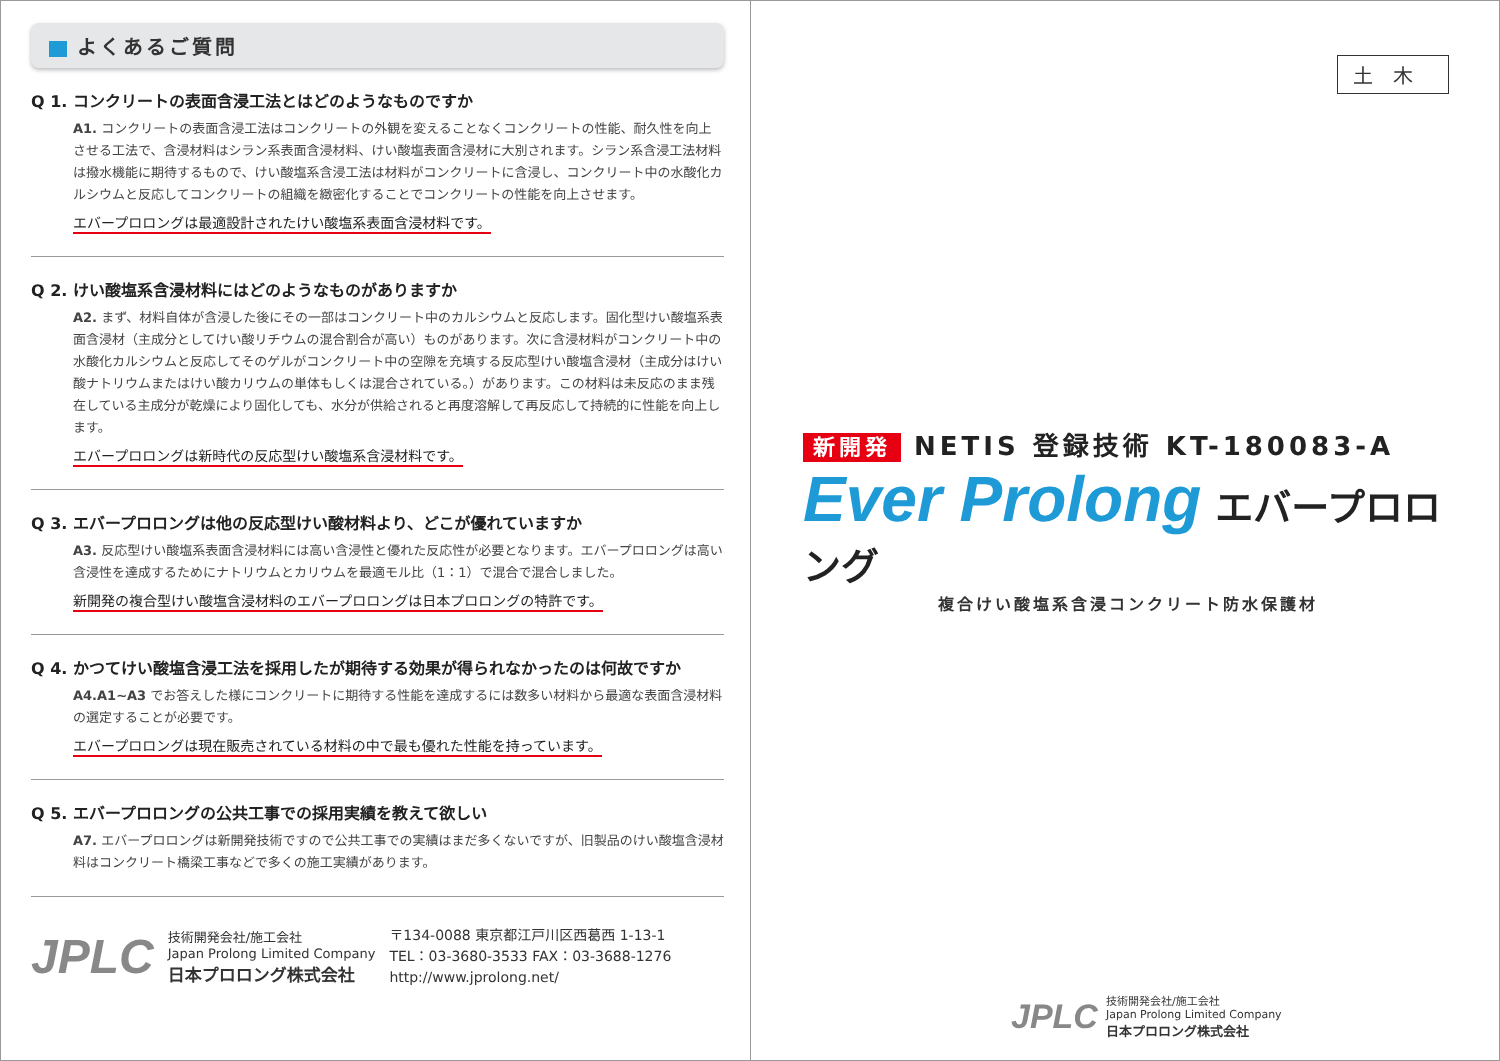よくあるご質問
Q 1. コンクリートの表面含浸工法とはどのようなものですか
A1. コンクリートの表面含浸工法はコンクリートの外観を変えることなくコンクリートの性能、耐久性を向上させる工法で、含浸材料はシラン系表面含浸材料、けい酸塩表面含浸材に大別されます。シラン系含浸工法材料は撥水機能に期待するもので、けい酸塩系含浸工法は材料がコンクリートに含浸し、コンクリート中の水酸化カルシウムと反応してコンクリートの組織を緻密化することでコンクリートの性能を向上させます。
エバープロロングは最適設計されたけい酸塩系表面含浸材料です。
Q 2. けい酸塩系含浸材料にはどのようなものがありますか
A2. まず、材料自体が含浸した後にその一部はコンクリート中のカルシウムと反応します。固化型けい酸塩系表面含浸材（主成分としてけい酸リチウムの混合割合が高い）ものがあります。次に含浸材料がコンクリート中の水酸化カルシウムと反応してそのゲルがコンクリート中の空隙を充填する反応型けい酸塩含浸材（主成分はけい酸ナトリウムまたはけい酸カリウムの単体もしくは混合されている。）があります。この材料は未反応のまま残在している主成分が乾燥により固化しても、水分が供給されると再度溶解して再反応して持続的に性能を向上します。
エバープロロングは新時代の反応型けい酸塩系含浸材料です。
Q 3. エバープロロングは他の反応型けい酸材料より、どこが優れていますか
A3. 反応型けい酸塩系表面含浸材料には高い含浸性と優れた反応性が必要となります。エバープロロングは高い含浸性を達成するためにナトリウムとカリウムを最適モル比（1：1）で混合で混合しました。
新開発の複合型けい酸塩含浸材料のエバープロロングは日本プロロングの特許です。
Q 4. かつてけい酸塩含浸工法を採用したが期待する効果が得られなかったのは何故ですか
A4.A1~A3 でお答えした様にコンクリートに期待する性能を達成するには数多い材料から最適な表面含浸材料の選定することが必要です。
エバープロロングは現在販売されている材料の中で最も優れた性能を持っています。
Q 5. エバープロロングの公共工事での採用実績を教えて欲しい
A7. エバープロロングは新開発技術ですので公共工事での実績はまだ多くないですが、旧製品のけい酸塩含浸材料はコンクリート橋梁工事などで多くの施工実績があります。
JPLC
技術開発会社/施工会社
Japan Prolong Limited Company
日本プロロング株式会社
〒134-0088 東京都江戸川区西葛西 1-13-1
TEL：03-3680-3533 FAX：03-3688-1276
http://www.jprolong.net/
土木
新開発 NETIS 登録技術 KT-180083-A
Ever Prolong エバープロロング
複合けい酸塩系含浸コンクリート防水保護材
JPLC
技術開発会社/施工会社
Japan Prolong Limited Company
日本プロロング株式会社